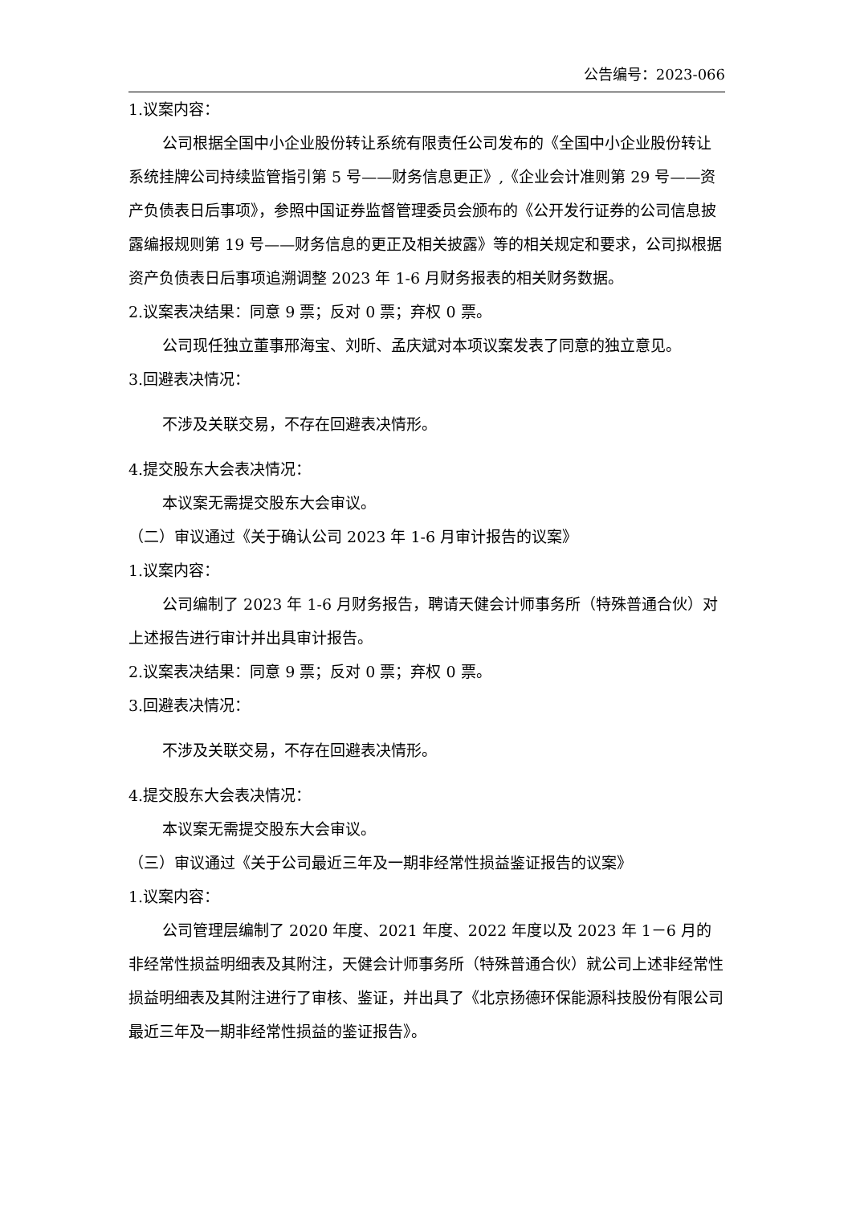公告编号：2023-066
1.议案内容：
公司根据全国中小企业股份转让系统有限责任公司发布的《全国中小企业股份转让系统挂牌公司持续监管指引第 5 号——财务信息更正》,《企业会计准则第 29 号——资产负债表日后事项》，参照中国证券监督管理委员会颁布的《公开发行证券的公司信息披露编报规则第 19 号——财务信息的更正及相关披露》等的相关规定和要求，公司拟根据资产负债表日后事项追溯调整 2023 年 1-6 月财务报表的相关财务数据。
2.议案表决结果：同意 9 票；反对 0 票；弃权 0 票。
公司现任独立董事邢海宝、刘昕、孟庆斌对本项议案发表了同意的独立意见。
3.回避表决情况：
不涉及关联交易，不存在回避表决情形。
4.提交股东大会表决情况：
本议案无需提交股东大会审议。
（二）审议通过《关于确认公司 2023 年 1-6 月审计报告的议案》
1.议案内容：
公司编制了 2023 年 1-6 月财务报告，聘请天健会计师事务所（特殊普通合伙）对上述报告进行审计并出具审计报告。
2.议案表决结果：同意 9 票；反对 0 票；弃权 0 票。
3.回避表决情况：
不涉及关联交易，不存在回避表决情形。
4.提交股东大会表决情况：
本议案无需提交股东大会审议。
（三）审议通过《关于公司最近三年及一期非经常性损益鉴证报告的议案》
1.议案内容：
公司管理层编制了 2020 年度、2021 年度、2022 年度以及 2023 年 1－6 月的非经常性损益明细表及其附注，天健会计师事务所（特殊普通合伙）就公司上述非经常性损益明细表及其附注进行了审核、鉴证，并出具了《北京扬德环保能源科技股份有限公司最近三年及一期非经常性损益的鉴证报告》。